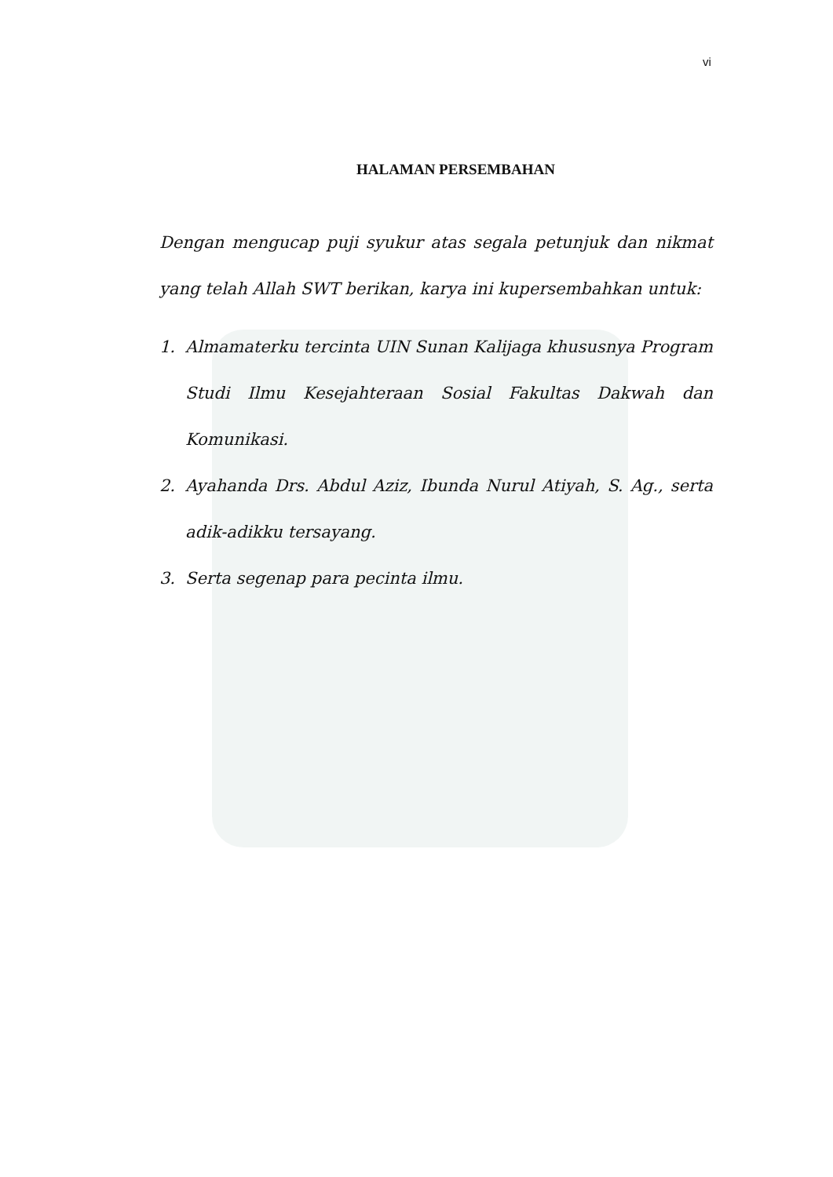vi
HALAMAN PERSEMBAHAN
Dengan mengucap puji syukur atas segala petunjuk dan nikmat yang telah Allah SWT berikan, karya ini kupersembahkan untuk:
1. Almamaterku tercinta UIN Sunan Kalijaga khususnya Program Studi Ilmu Kesejahteraan Sosial Fakultas Dakwah dan Komunikasi.
2. Ayahanda Drs. Abdul Aziz, Ibunda Nurul Atiyah, S. Ag., serta adik-adikku tersayang.
3. Serta segenap para pecinta ilmu.